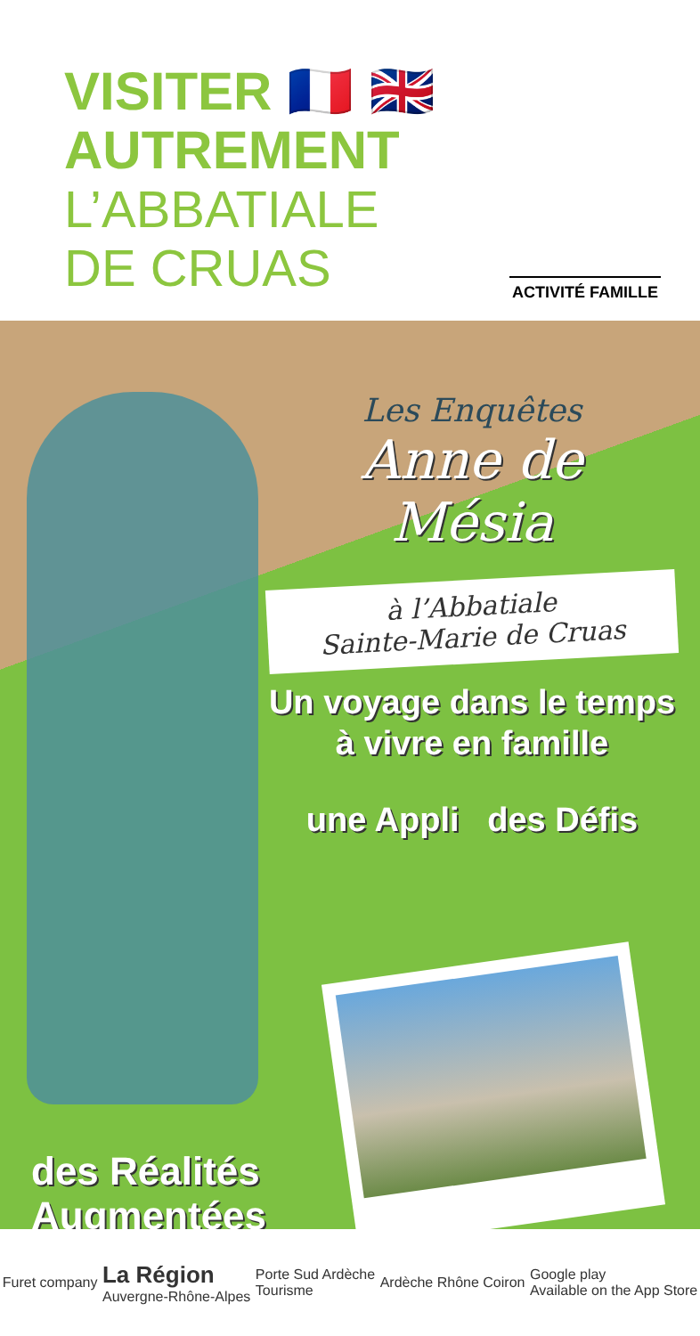VISITER 🇫🇷 🇬🇧
AUTREMENT
L’ABBATIALE
DE CRUAS
ACTIVITÉ FAMILLE
Les Enquêtes
Anne de
Mésia
à l’Abbatiale
Sainte-Marie de Cruas
Un voyage dans le temps
à vivre en famille
une Appli des Défis
des Réalités
Augmentées
Furet company La Région
Auvergne-Rhône-Alpes Porte Sud Ardèche
Tourisme Ardèche Rhône Coiron Google play
Available on the App Store